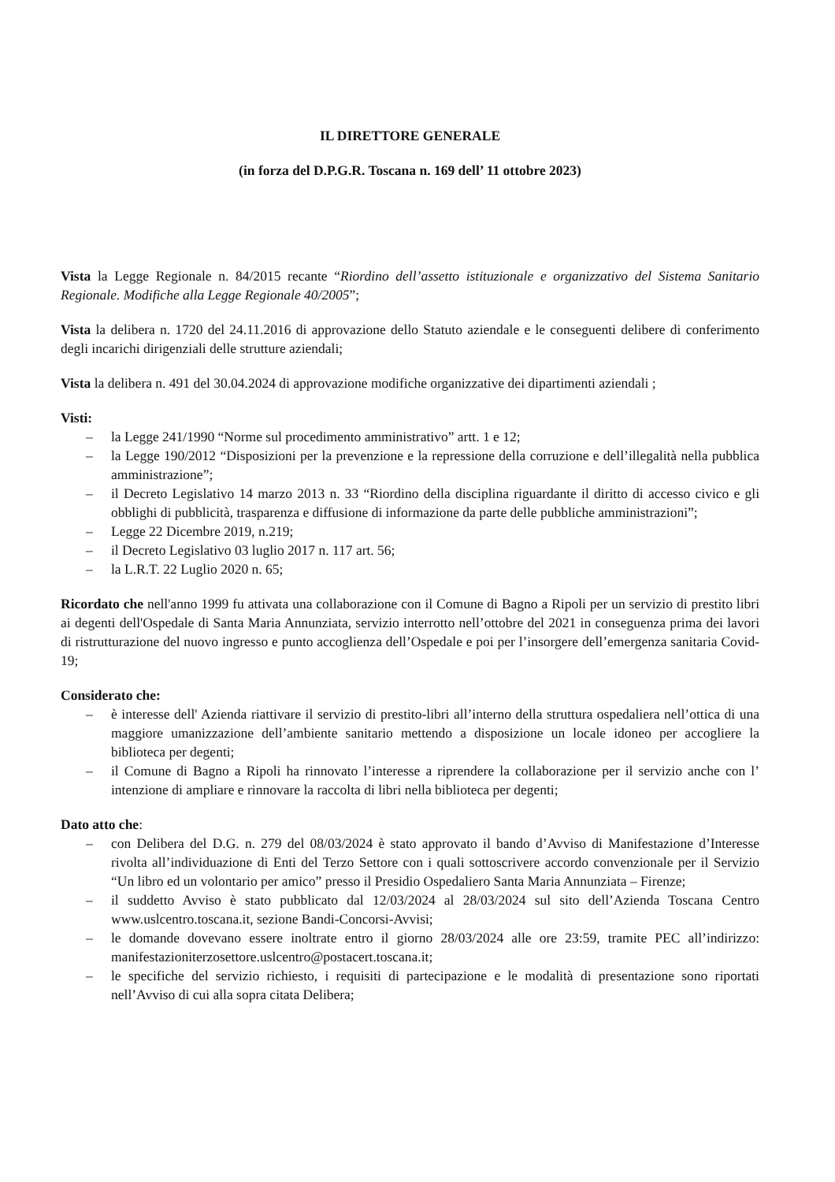IL DIRETTORE GENERALE
(in forza del D.P.G.R. Toscana n. 169 dell’ 11 ottobre 2023)
Vista la Legge Regionale n. 84/2015 recante “Riordino dell’assetto istituzionale e organizzativo del Sistema Sanitario Regionale. Modifiche alla Legge Regionale 40/2005”;
Vista la delibera n. 1720 del 24.11.2016 di approvazione dello Statuto aziendale e le conseguenti delibere di conferimento degli incarichi dirigenziali delle strutture aziendali;
Vista la delibera n. 491 del 30.04.2024 di approvazione modifiche organizzative dei dipartimenti aziendali ;
Visti:
– la Legge 241/1990 “Norme sul procedimento amministrativo” artt. 1 e 12;
– la Legge 190/2012 “Disposizioni per la prevenzione e la repressione della corruzione e dell’illegalità nella pubblica amministrazione”;
– il Decreto Legislativo 14 marzo 2013 n. 33 “Riordino della disciplina riguardante il diritto di accesso civico e gli obblighi di pubblicità, trasparenza e diffusione di informazione da parte delle pubbliche amministrazioni”;
– Legge 22 Dicembre 2019, n.219;
– il Decreto Legislativo 03 luglio 2017 n. 117 art. 56;
– la L.R.T. 22 Luglio 2020 n. 65;
Ricordato che nell'anno 1999 fu attivata una collaborazione con il Comune di Bagno a Ripoli per un servizio di prestito libri ai degenti dell'Ospedale di Santa Maria Annunziata, servizio interrotto nell’ottobre del 2021 in conseguenza prima dei lavori di ristrutturazione del nuovo ingresso e punto accoglienza dell’Ospedale e poi per l’insorgere dell’emergenza sanitaria Covid-19;
Considerato che:
– è interesse dell' Azienda riattivare il servizio di prestito-libri all’interno della struttura ospedaliera nell’ottica di una maggiore umanizzazione dell’ambiente sanitario mettendo a disposizione un locale idoneo per accogliere la biblioteca per degenti;
– il Comune di Bagno a Ripoli ha rinnovato l’interesse a riprendere la collaborazione per il servizio anche con l’ intenzione di ampliare e rinnovare la raccolta di libri nella biblioteca per degenti;
Dato atto che:
– con Delibera del D.G. n. 279 del 08/03/2024 è stato approvato il bando d’Avviso di Manifestazione d’Interesse rivolta all’individuazione di Enti del Terzo Settore con i quali sottoscrivere accordo convenzionale per il Servizio “Un libro ed un volontario per amico” presso il Presidio Ospedaliero Santa Maria Annunziata – Firenze;
– il suddetto Avviso è stato pubblicato dal 12/03/2024 al 28/03/2024 sul sito dell’Azienda Toscana Centro www.uslcentro.toscana.it, sezione Bandi-Concorsi-Avvisi;
– le domande dovevano essere inoltrate entro il giorno 28/03/2024 alle ore 23:59, tramite PEC all’indirizzo: manifestazioniterzosettore.uslcentro@postacert.toscana.it;
– le specifiche del servizio richiesto, i requisiti di partecipazione e le modalità di presentazione sono riportati nell’Avviso di cui alla sopra citata Delibera;